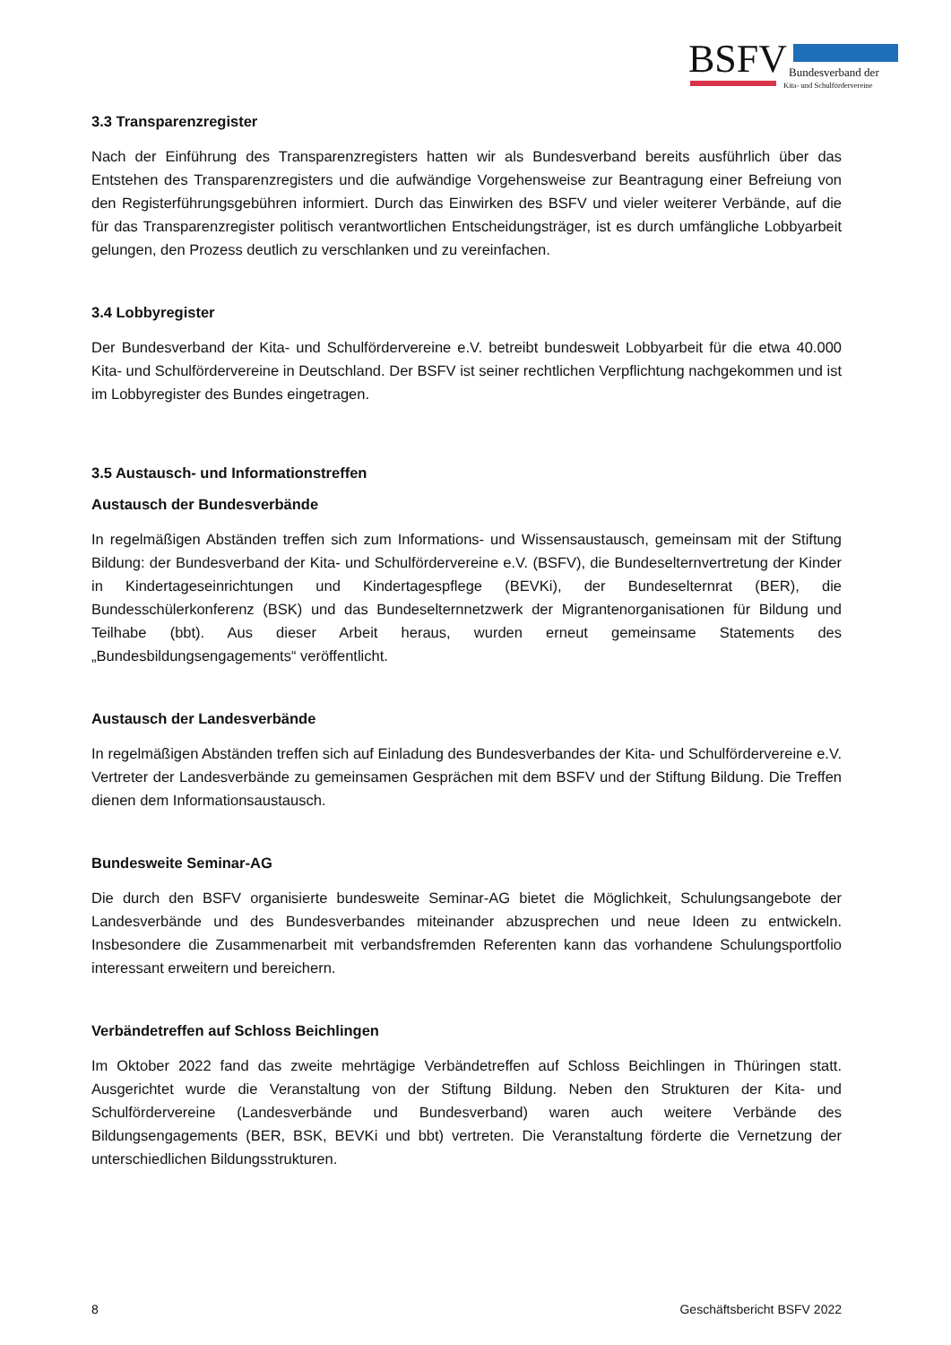BSFV Bundesverband der
Kita- und Schulfördervereine
3.3 Transparenzregister
Nach der Einführung des Transparenzregisters hatten wir als Bundesverband bereits ausführlich über das Entstehen des Transparenzregisters und die aufwändige Vorgehensweise zur Beantragung einer Befreiung von den Registerführungsgebühren informiert. Durch das Einwirken des BSFV und vieler weiterer Verbände, auf die für das Transparenzregister politisch verantwortlichen Entscheidungsträger, ist es durch umfängliche Lobbyarbeit gelungen, den Prozess deutlich zu verschlanken und zu vereinfachen.
3.4 Lobbyregister
Der Bundesverband der Kita- und Schulfördervereine e.V. betreibt bundesweit Lobbyarbeit für die etwa 40.000 Kita- und Schulfördervereine in Deutschland. Der BSFV ist seiner rechtlichen Verpflichtung nachgekommen und ist im Lobbyregister des Bundes eingetragen.
3.5 Austausch- und Informationstreffen
Austausch der Bundesverbände
In regelmäßigen Abständen treffen sich zum Informations- und Wissensaustausch, gemeinsam mit der Stiftung Bildung: der Bundesverband der Kita- und Schulfördervereine e.V. (BSFV), die Bundeselternvertretung der Kinder in Kindertageseinrichtungen und Kindertagespflege (BEVKi), der Bundeselternrat (BER), die Bundesschülerkonferenz (BSK) und das Bundeselternnetzwerk der Migrantenorganisationen für Bildung und Teilhabe (bbt). Aus dieser Arbeit heraus, wurden erneut gemeinsame Statements des „Bundesbildungsengagements“ veröffentlicht.
Austausch der Landesverbände
In regelmäßigen Abständen treffen sich auf Einladung des Bundesverbandes der Kita- und Schulfördervereine e.V. Vertreter der Landesverbände zu gemeinsamen Gesprächen mit dem BSFV und der Stiftung Bildung. Die Treffen dienen dem Informationsaustausch.
Bundesweite Seminar-AG
Die durch den BSFV organisierte bundesweite Seminar-AG bietet die Möglichkeit, Schulungsangebote der Landesverbände und des Bundesverbandes miteinander abzusprechen und neue Ideen zu entwickeln. Insbesondere die Zusammenarbeit mit verbandsfremden Referenten kann das vorhandene Schulungsportfolio interessant erweitern und bereichern.
Verbändetreffen auf Schloss Beichlingen
Im Oktober 2022 fand das zweite mehrtägige Verbändetreffen auf Schloss Beichlingen in Thüringen statt. Ausgerichtet wurde die Veranstaltung von der Stiftung Bildung. Neben den Strukturen der Kita- und Schulfördervereine (Landesverbände und Bundesverband) waren auch weitere Verbände des Bildungsengagements (BER, BSK, BEVKi und bbt) vertreten. Die Veranstaltung förderte die Vernetzung der unterschiedlichen Bildungsstrukturen.
8 Geschäftsbericht BSFV 2022